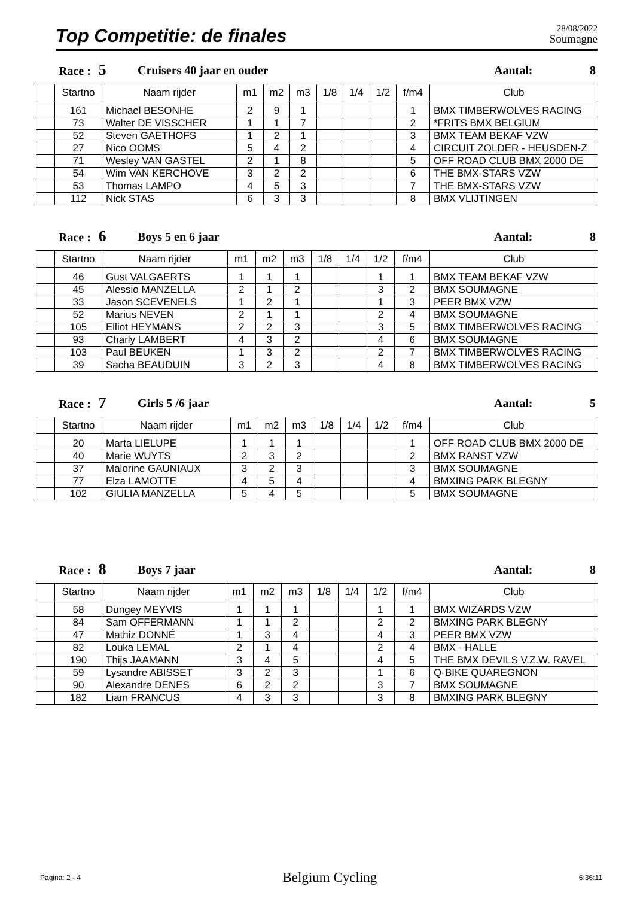Top Competitie: de finales
28/08/2022
Soumagne
Race : 5 Cruisers 40 jaar en ouder Aantal: 8
| | Startno | Naam rijder | m1 | m2 | m3 | 1/8 | 1/4 | 1/2 | f/m4 | Club |
| --- | --- | --- | --- | --- | --- | --- | --- | --- | --- | --- |
| | 161 | Michael BESONHE | 2 | 9 | 1 | | | | 1 | BMX TIMBERWOLVES RACING |
| | 73 | Walter DE VISSCHER | 1 | 1 | 7 | | | | 2 | *FRITS BMX BELGIUM |
| | 52 | Steven GAETHOFS | 1 | 2 | 1 | | | | 3 | BMX TEAM BEKAF VZW |
| | 27 | Nico OOMS | 5 | 4 | 2 | | | | 4 | CIRCUIT ZOLDER - HEUSDEN-Z |
| | 71 | Wesley VAN GASTEL | 2 | 1 | 8 | | | | 5 | OFF ROAD CLUB BMX 2000 DE |
| | 54 | Wim VAN KERCHOVE | 3 | 2 | 2 | | | | 6 | THE BMX-STARS VZW |
| | 53 | Thomas LAMPO | 4 | 5 | 3 | | | | 7 | THE BMX-STARS VZW |
| | 112 | Nick STAS | 6 | 3 | 3 | | | | 8 | BMX VLIJTINGEN |
Race : 6 Boys 5 en 6 jaar Aantal: 8
| | Startno | Naam rijder | m1 | m2 | m3 | 1/8 | 1/4 | 1/2 | f/m4 | Club |
| --- | --- | --- | --- | --- | --- | --- | --- | --- | --- | --- |
| | 46 | Gust VALGAERTS | 1 | 1 | 1 | | | 1 | 1 | BMX TEAM BEKAF VZW |
| | 45 | Alessio MANZELLA | 2 | 1 | 2 | | | 3 | 2 | BMX SOUMAGNE |
| | 33 | Jason SCEVENELS | 1 | 2 | 1 | | | 1 | 3 | PEER BMX VZW |
| | 52 | Marius NEVEN | 2 | 1 | 1 | | | 2 | 4 | BMX SOUMAGNE |
| | 105 | Elliot HEYMANS | 2 | 2 | 3 | | | 3 | 5 | BMX TIMBERWOLVES RACING |
| | 93 | Charly LAMBERT | 4 | 3 | 2 | | | 4 | 6 | BMX SOUMAGNE |
| | 103 | Paul BEUKEN | 1 | 3 | 2 | | | 2 | 7 | BMX TIMBERWOLVES RACING |
| | 39 | Sacha BEAUDUIN | 3 | 2 | 3 | | | 4 | 8 | BMX TIMBERWOLVES RACING |
Race : 7 Girls 5 /6 jaar Aantal: 5
| | Startno | Naam rijder | m1 | m2 | m3 | 1/8 | 1/4 | 1/2 | f/m4 | Club |
| --- | --- | --- | --- | --- | --- | --- | --- | --- | --- | --- |
| | 20 | Marta LIELUPE | 1 | 1 | 1 | | | | 1 | OFF ROAD CLUB BMX 2000 DE |
| | 40 | Marie WUYTS | 2 | 3 | 2 | | | | 2 | BMX RANST VZW |
| | 37 | Malorine GAUNIAUX | 3 | 2 | 3 | | | | 3 | BMX SOUMAGNE |
| | 77 | Elza LAMOTTE | 4 | 5 | 4 | | | | 4 | BMXING PARK BLEGNY |
| | 102 | GIULIA MANZELLA | 5 | 4 | 5 | | | | 5 | BMX SOUMAGNE |
Race : 8 Boys 7 jaar Aantal: 8
| | Startno | Naam rijder | m1 | m2 | m3 | 1/8 | 1/4 | 1/2 | f/m4 | Club |
| --- | --- | --- | --- | --- | --- | --- | --- | --- | --- | --- |
| | 58 | Dungey MEYVIS | 1 | 1 | 1 | | | 1 | 1 | BMX WIZARDS VZW |
| | 84 | Sam OFFERMANN | 1 | 1 | 2 | | | 2 | 2 | BMXING PARK BLEGNY |
| | 47 | Mathiz DONNÉ | 1 | 3 | 4 | | | 4 | 3 | PEER BMX VZW |
| | 82 | Louka LEMAL | 2 | 1 | 4 | | | 2 | 4 | BMX - HALLE |
| | 190 | Thijs JAAMANN | 3 | 4 | 5 | | | 4 | 5 | THE BMX DEVILS V.Z.W. RAVEL |
| | 59 | Lysandre ABISSET | 3 | 2 | 3 | | | 1 | 6 | Q-BIKE QUAREGNON |
| | 90 | Alexandre DENES | 6 | 2 | 2 | | | 3 | 7 | BMX SOUMAGNE |
| | 182 | Liam FRANCUS | 4 | 3 | 3 | | | 3 | 8 | BMXING PARK BLEGNY |
Pagina: 2 - 4 Belgium Cycling 6:36:11